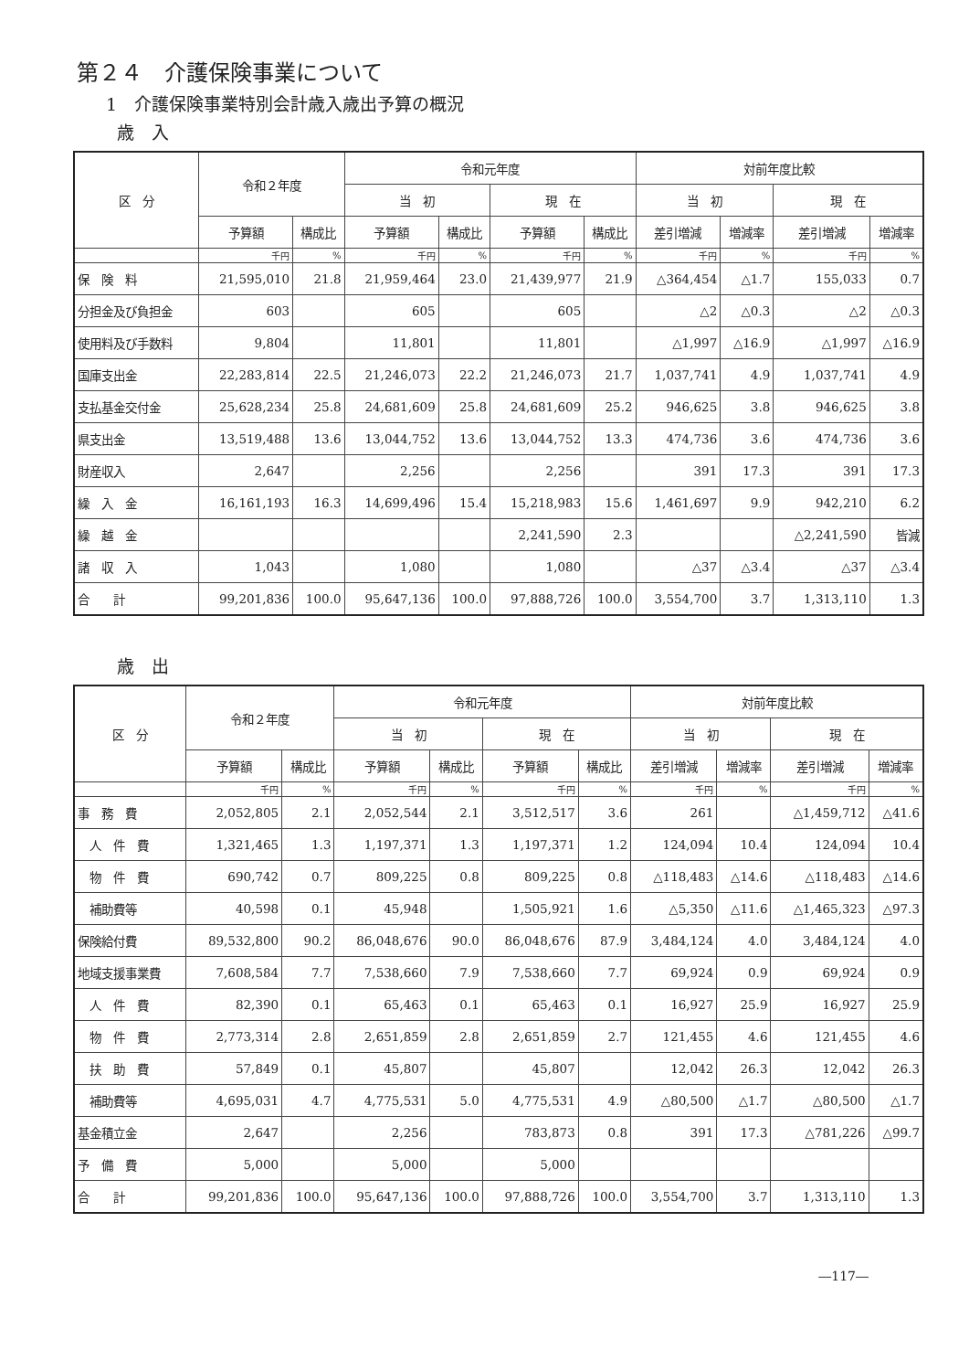第２４　介護保険事業について
1　介護保険事業特別会計歳入歳出予算の概況
歳　入
| 区 分 | 令和２年度 | | 令和元年度 | | | | 対前年度比較 | | | |
| --- | --- | --- | --- | --- | --- | --- | --- | --- | --- | --- |
| | | | 当 初 | | 現 在 | | 当 初 | | 現 在 | |
| | 予算額 | 構成比 | 予算額 | 構成比 | 予算額 | 構成比 | 差引増減 | 増減率 | 差引増減 | 増減率 |
| | 千円 | % | 千円 | % | 千円 | % | 千円 | % | 千円 | % |
| 保 険 料 | 21,595,010 | 21.8 | 21,959,464 | 23.0 | 21,439,977 | 21.9 | △364,454 | △1.7 | 155,033 | 0.7 |
| 分担金及び負担金 | 603 | | 605 | | 605 | | △2 | △0.3 | △2 | △0.3 |
| 使用料及び手数料 | 9,804 | | 11,801 | | 11,801 | | △1,997 | △16.9 | △1,997 | △16.9 |
| 国庫支出金 | 22,283,814 | 22.5 | 21,246,073 | 22.2 | 21,246,073 | 21.7 | 1,037,741 | 4.9 | 1,037,741 | 4.9 |
| 支払基金交付金 | 25,628,234 | 25.8 | 24,681,609 | 25.8 | 24,681,609 | 25.2 | 946,625 | 3.8 | 946,625 | 3.8 |
| 県支出金 | 13,519,488 | 13.6 | 13,044,752 | 13.6 | 13,044,752 | 13.3 | 474,736 | 3.6 | 474,736 | 3.6 |
| 財産収入 | 2,647 | | 2,256 | | 2,256 | | 391 | 17.3 | 391 | 17.3 |
| 繰 入 金 | 16,161,193 | 16.3 | 14,699,496 | 15.4 | 15,218,983 | 15.6 | 1,461,697 | 9.9 | 942,210 | 6.2 |
| 繰 越 金 | | | | | 2,241,590 | 2.3 | | | △2,241,590 | 皆減 |
| 諸 収 入 | 1,043 | | 1,080 | | 1,080 | | △37 | △3.4 | △37 | △3.4 |
| 合 計 | 99,201,836 | 100.0 | 95,647,136 | 100.0 | 97,888,726 | 100.0 | 3,554,700 | 3.7 | 1,313,110 | 1.3 |
歳　出
| 区 分 | 令和２年度 | | 令和元年度 | | | | 対前年度比較 | | | |
| --- | --- | --- | --- | --- | --- | --- | --- | --- | --- | --- |
| | | | 当 初 | | 現 在 | | 当 初 | | 現 在 | |
| | 予算額 | 構成比 | 予算額 | 構成比 | 予算額 | 構成比 | 差引増減 | 増減率 | 差引増減 | 増減率 |
| | 千円 | % | 千円 | % | 千円 | % | 千円 | % | 千円 | % |
| 事 務 費 | 2,052,805 | 2.1 | 2,052,544 | 2.1 | 3,512,517 | 3.6 | 261 | | △1,459,712 | △41.6 |
| 人 件 費 | 1,321,465 | 1.3 | 1,197,371 | 1.3 | 1,197,371 | 1.2 | 124,094 | 10.4 | 124,094 | 10.4 |
| 物 件 費 | 690,742 | 0.7 | 809,225 | 0.8 | 809,225 | 0.8 | △118,483 | △14.6 | △118,483 | △14.6 |
| 補助費等 | 40,598 | 0.1 | 45,948 | | 1,505,921 | 1.6 | △5,350 | △11.6 | △1,465,323 | △97.3 |
| 保険給付費 | 89,532,800 | 90.2 | 86,048,676 | 90.0 | 86,048,676 | 87.9 | 3,484,124 | 4.0 | 3,484,124 | 4.0 |
| 地域支援事業費 | 7,608,584 | 7.7 | 7,538,660 | 7.9 | 7,538,660 | 7.7 | 69,924 | 0.9 | 69,924 | 0.9 |
| 人 件 費 | 82,390 | 0.1 | 65,463 | 0.1 | 65,463 | 0.1 | 16,927 | 25.9 | 16,927 | 25.9 |
| 物 件 費 | 2,773,314 | 2.8 | 2,651,859 | 2.8 | 2,651,859 | 2.7 | 121,455 | 4.6 | 121,455 | 4.6 |
| 扶 助 費 | 57,849 | 0.1 | 45,807 | | 45,807 | | 12,042 | 26.3 | 12,042 | 26.3 |
| 補助費等 | 4,695,031 | 4.7 | 4,775,531 | 5.0 | 4,775,531 | 4.9 | △80,500 | △1.7 | △80,500 | △1.7 |
| 基金積立金 | 2,647 | | 2,256 | | 783,873 | 0.8 | 391 | 17.3 | △781,226 | △99.7 |
| 予 備 費 | 5,000 | | 5,000 | | 5,000 | | | | | |
| 合 計 | 99,201,836 | 100.0 | 95,647,136 | 100.0 | 97,888,726 | 100.0 | 3,554,700 | 3.7 | 1,313,110 | 1.3 |
―117―